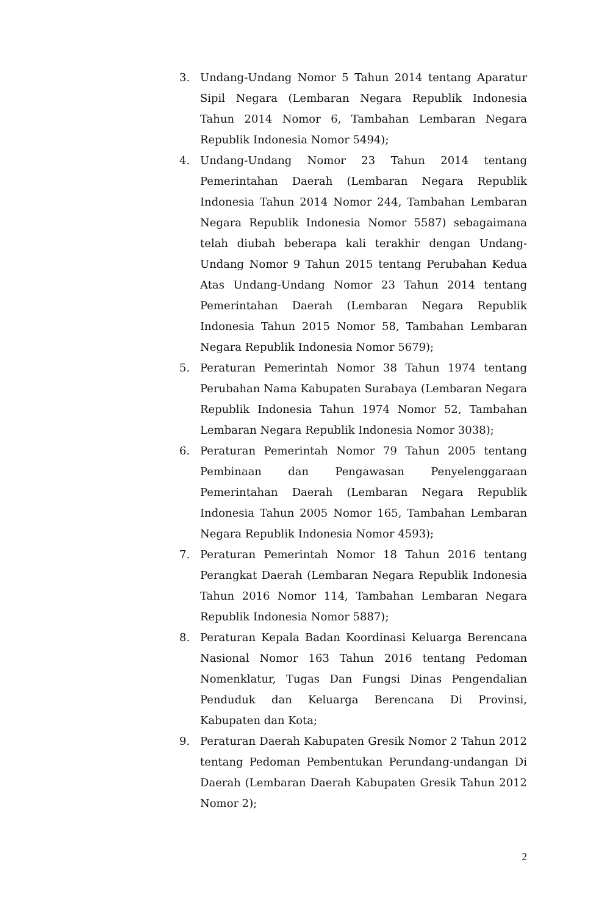3. Undang-Undang Nomor 5 Tahun 2014 tentang Aparatur Sipil Negara (Lembaran Negara Republik Indonesia Tahun 2014 Nomor 6, Tambahan Lembaran Negara Republik Indonesia Nomor 5494);
4. Undang-Undang Nomor 23 Tahun 2014 tentang Pemerintahan Daerah (Lembaran Negara Republik Indonesia Tahun 2014 Nomor 244, Tambahan Lembaran Negara Republik Indonesia Nomor 5587) sebagaimana telah diubah beberapa kali terakhir dengan Undang-Undang Nomor 9 Tahun 2015 tentang Perubahan Kedua Atas Undang-Undang Nomor 23 Tahun 2014 tentang Pemerintahan Daerah (Lembaran Negara Republik Indonesia Tahun 2015 Nomor 58, Tambahan Lembaran Negara Republik Indonesia Nomor 5679);
5. Peraturan Pemerintah Nomor 38 Tahun 1974 tentang Perubahan Nama Kabupaten Surabaya (Lembaran Negara Republik Indonesia Tahun 1974 Nomor 52, Tambahan Lembaran Negara Republik Indonesia Nomor 3038);
6. Peraturan Pemerintah Nomor 79 Tahun 2005 tentang Pembinaan dan Pengawasan Penyelenggaraan Pemerintahan Daerah (Lembaran Negara Republik Indonesia Tahun 2005 Nomor 165, Tambahan Lembaran Negara Republik Indonesia Nomor 4593);
7. Peraturan Pemerintah Nomor 18 Tahun 2016 tentang Perangkat Daerah (Lembaran Negara Republik Indonesia Tahun 2016 Nomor 114, Tambahan Lembaran Negara Republik Indonesia Nomor 5887);
8. Peraturan Kepala Badan Koordinasi Keluarga Berencana Nasional Nomor 163 Tahun 2016 tentang Pedoman Nomenklatur, Tugas Dan Fungsi Dinas Pengendalian Penduduk dan Keluarga Berencana Di Provinsi, Kabupaten dan Kota;
9. Peraturan Daerah Kabupaten Gresik Nomor 2 Tahun 2012 tentang Pedoman Pembentukan Perundang-undangan Di Daerah (Lembaran Daerah Kabupaten Gresik Tahun 2012 Nomor 2);
2